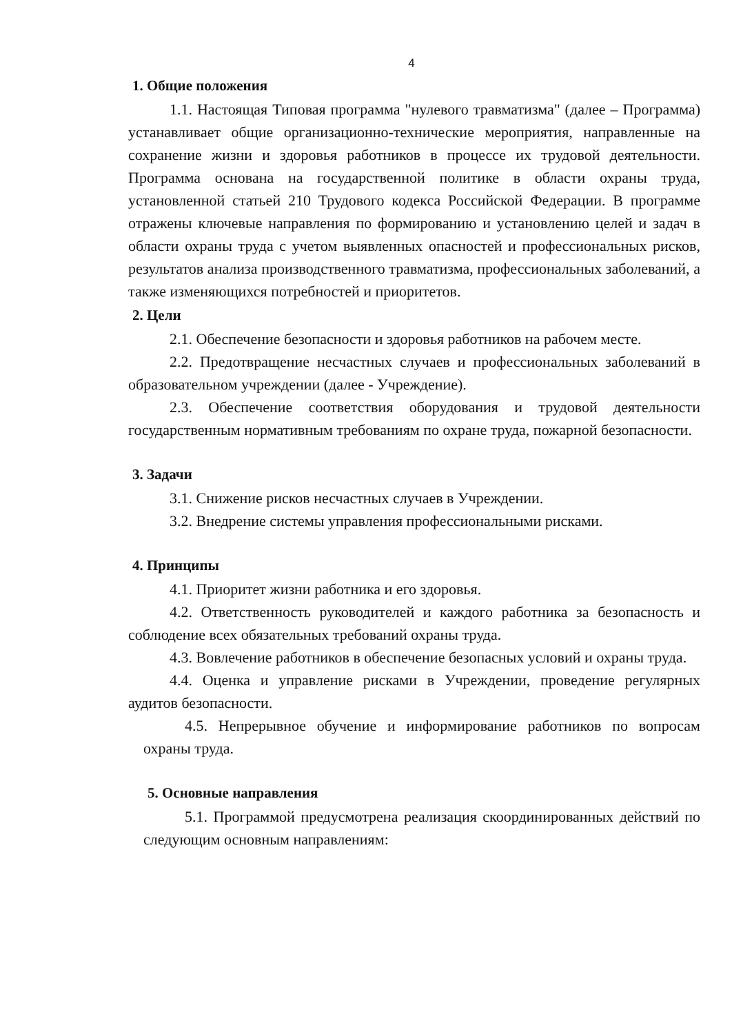4
1. Общие положения
1.1. Настоящая Типовая программа "нулевого травматизма" (далее – Программа) устанавливает общие организационно-технические мероприятия, направленные на сохранение жизни и здоровья работников в процессе их трудовой деятельности. Программа основана на государственной политике в области охраны труда, установленной статьей 210 Трудового кодекса Российской Федерации. В программе отражены ключевые направления по формированию и установлению целей и задач в области охраны труда с учетом выявленных опасностей и профессиональных рисков, результатов анализа производственного травматизма, профессиональных заболеваний, а также изменяющихся потребностей и приоритетов.
2. Цели
2.1. Обеспечение безопасности и здоровья работников на рабочем месте.
2.2. Предотвращение несчастных случаев и профессиональных заболеваний в образовательном учреждении (далее - Учреждение).
2.3. Обеспечение соответствия оборудования и трудовой деятельности государственным нормативным требованиям по охране труда, пожарной безопасности.
3. Задачи
3.1. Снижение рисков несчастных случаев в Учреждении.
3.2. Внедрение системы управления профессиональными рисками.
4. Принципы
4.1. Приоритет жизни работника и его здоровья.
4.2. Ответственность руководителей и каждого работника за безопасность и соблюдение всех обязательных требований охраны труда.
4.3. Вовлечение работников в обеспечение безопасных условий и охраны труда.
4.4. Оценка и управление рисками в Учреждении, проведение регулярных аудитов безопасности.
4.5. Непрерывное обучение и информирование работников по вопросам охраны труда.
5. Основные направления
5.1. Программой предусмотрена реализация скоординированных действий по следующим основным направлениям: